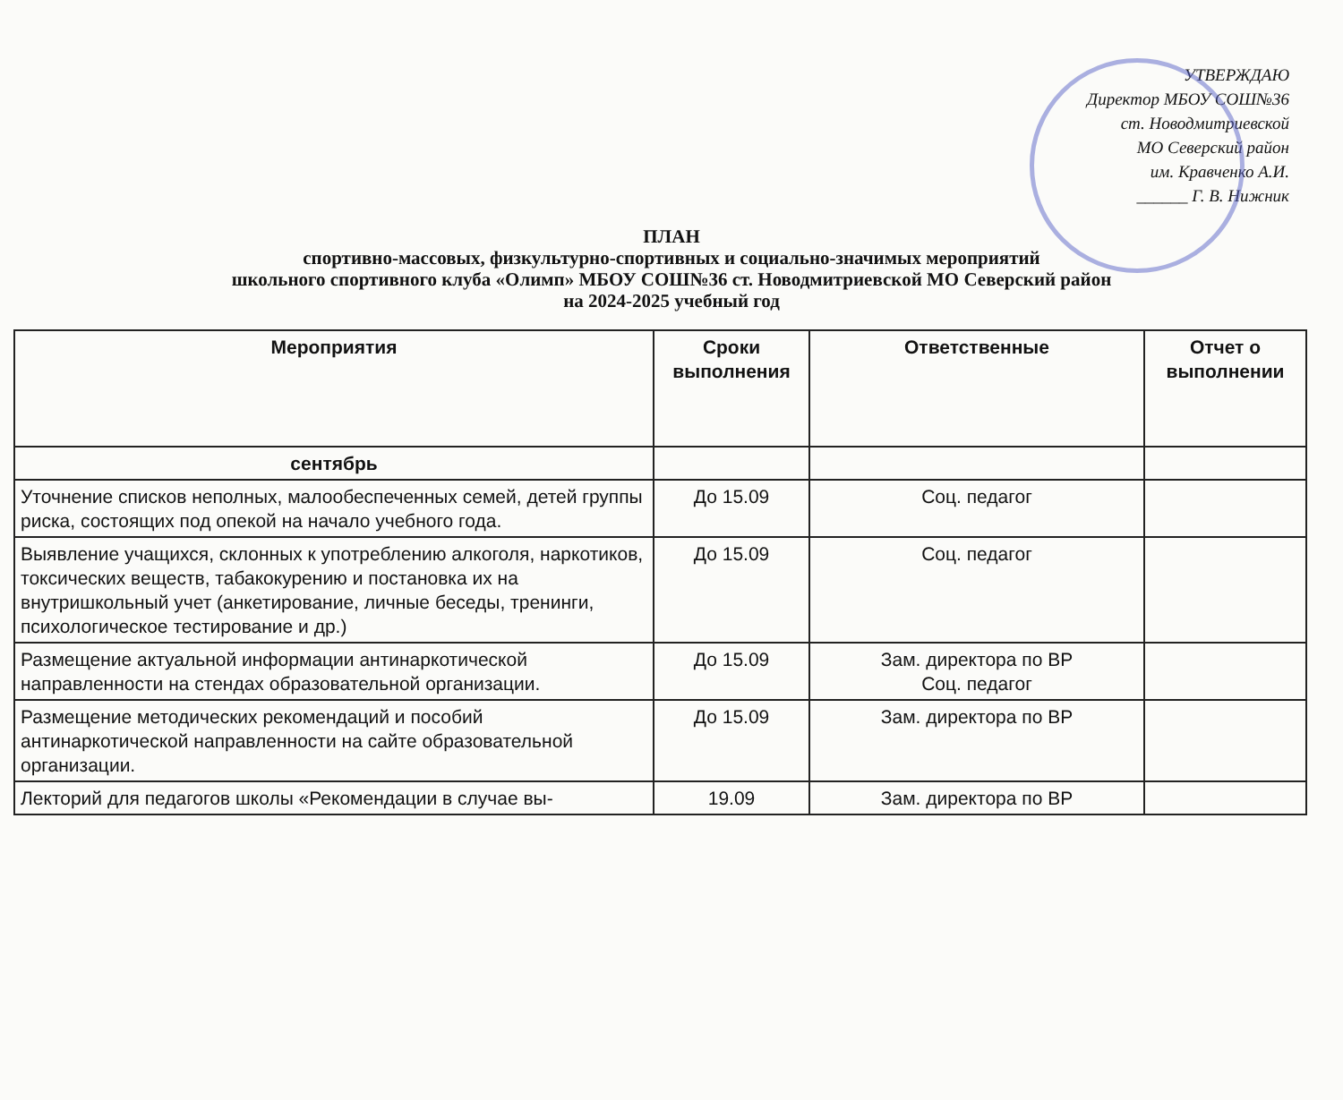УТВЕРЖДАЮ
Директор МБОУ СОШ№36
ст. Новодмитриевской
МО Северский район
им. Кравченко А.И.
______ Г. В. Нижник
ПЛАН
спортивно-массовых, физкультурно-спортивных и социально-значимых мероприятий
школьного спортивного клуба «Олимп» МБОУ СОШ№36 ст. Новодмитриевской МО Северский район
на 2024-2025 учебный год
| Мероприятия | Сроки выполнения | Ответственные | Отчет о выполнении |
| --- | --- | --- | --- |
| сентябрь | | | |
| Уточнение списков неполных, малообеспеченных семей, детей группы риска, состоящих под опекой на начало учебного года. | До 15.09 | Соц. педагог | |
| Выявление учащихся, склонных к употреблению алкоголя, наркотиков, токсических веществ, табакокурению и постановка их на внутришкольный учет (анкетирование, личные беседы, тренинги, психологическое тестирование и др.) | До 15.09 | Соц. педагог | |
| Размещение актуальной информации антинаркотической направленности на стендах образовательной организации. | До 15.09 | Зам. директора по ВР Соц. педагог | |
| Размещение методических рекомендаций и пособий антинаркотической направленности на сайте образовательной организации. | До 15.09 | Зам. директора по ВР | |
| Лекторий для педагогов школы «Рекомендации в случае вы- | 19.09 | Зам. директора по ВР | |